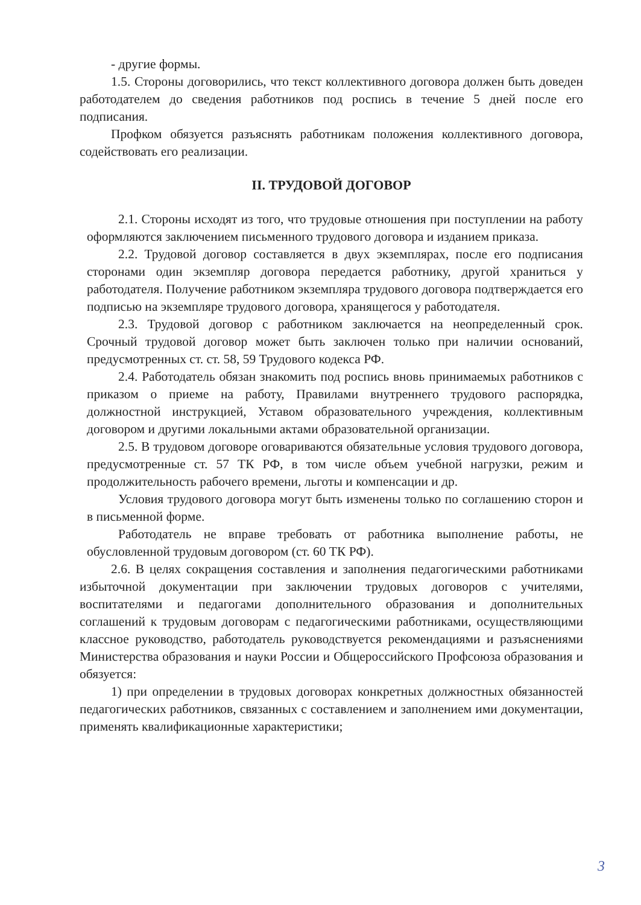- другие формы.
1.5. Стороны договорились, что текст коллективного договора должен быть доведен работодателем до сведения работников под роспись в течение 5 дней после его подписания.
Профком обязуется разъяснять работникам положения коллективного договора, содействовать его реализации.
II. ТРУДОВОЙ ДОГОВОР
2.1. Стороны исходят из того, что трудовые отношения при поступлении на работу оформляются заключением письменного трудового договора и изданием приказа.
2.2. Трудовой договор составляется в двух экземплярах, после его подписания сторонами один экземпляр договора передается работнику, другой храниться у работодателя. Получение работником экземпляра трудового договора подтверждается его подписью на экземпляре трудового договора, хранящегося у работодателя.
2.3. Трудовой договор с работником заключается на неопределенный срок. Срочный трудовой договор может быть заключен только при наличии оснований, предусмотренных ст. ст. 58, 59 Трудового кодекса РФ.
2.4. Работодатель обязан знакомить под роспись вновь принимаемых работников с приказом о приеме на работу, Правилами внутреннего трудового распорядка, должностной инструкцией, Уставом образовательного учреждения, коллективным договором и другими локальными актами образовательной организации.
2.5. В трудовом договоре оговариваются обязательные условия трудового договора, предусмотренные ст. 57 ТК РФ, в том числе объем учебной нагрузки, режим и продолжительность рабочего времени, льготы и компенсации и др.
Условия трудового договора могут быть изменены только по соглашению сторон и в письменной форме.
Работодатель не вправе требовать от работника выполнение работы, не обусловленной трудовым договором (ст. 60 ТК РФ).
2.6. В целях сокращения составления и заполнения педагогическими работниками избыточной документации при заключении трудовых договоров с учителями, воспитателями и педагогами дополнительного образования и дополнительных соглашений к трудовым договорам с педагогическими работниками, осуществляющими классное руководство, работодатель руководствуется рекомендациями и разъяснениями Министерства образования и науки России и Общероссийского Профсоюза образования и обязуется:
1) при определении в трудовых договорах конкретных должностных обязанностей педагогических работников, связанных с составлением и заполнением ими документации, применять квалификационные характеристики;
3